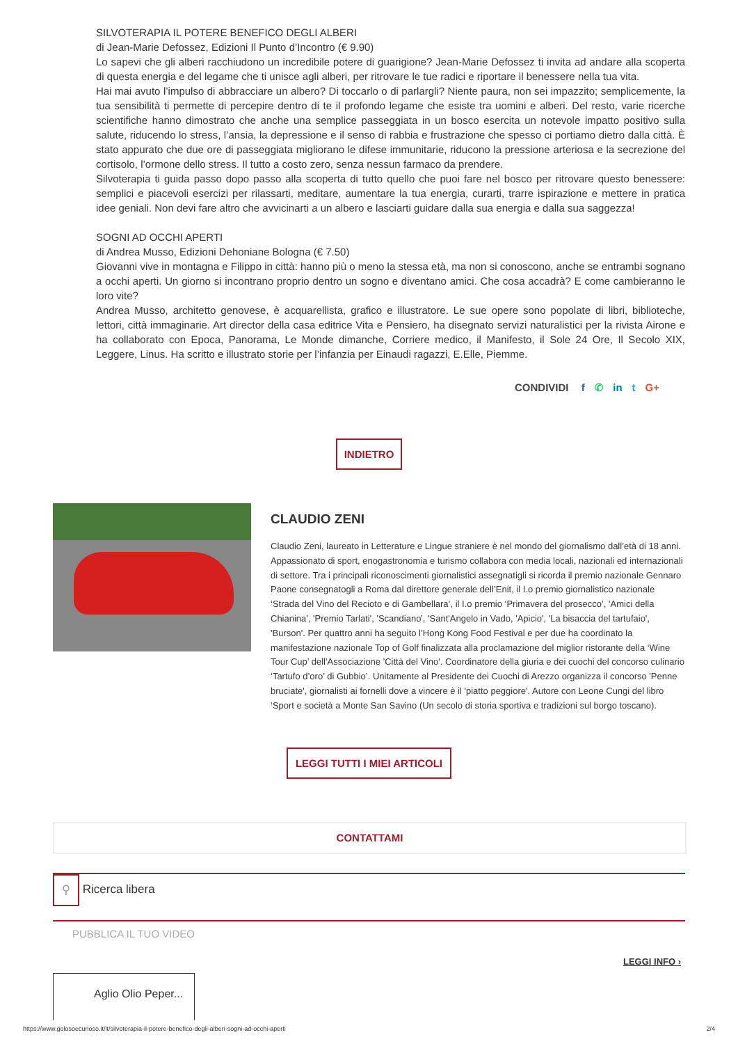SILVOTERAPIA IL POTERE BENEFICO DEGLI ALBERI
di Jean-Marie Defossez, Edizioni Il Punto d’Incontro (€ 9.90)
Lo sapevi che gli alberi racchiudono un incredibile potere di guarigione? Jean-Marie Defossez ti invita ad andare alla scoperta di questa energia e del legame che ti unisce agli alberi, per ritrovare le tue radici e riportare il benessere nella tua vita.
Hai mai avuto l’impulso di abbracciare un albero? Di toccarlo o di parlargli? Niente paura, non sei impazzito; semplicemente, la tua sensibilità ti permette di percepire dentro di te il profondo legame che esiste tra uomini e alberi. Del resto, varie ricerche scientifiche hanno dimostrato che anche una semplice passeggiata in un bosco esercita un notevole impatto positivo sulla salute, riducendo lo stress, l’ansia, la depressione e il senso di rabbia e frustrazione che spesso ci portiamo dietro dalla città. È stato appurato che due ore di passeggiata migliorano le difese immunitarie, riducono la pressione arteriosa e la secrezione del cortisolo, l’ormone dello stress. Il tutto a costo zero, senza nessun farmaco da prendere.
Silvoterapia ti guida passo dopo passo alla scoperta di tutto quello che puoi fare nel bosco per ritrovare questo benessere: semplici e piacevoli esercizi per rilassarti, meditare, aumentare la tua energia, curarti, trarre ispirazione e mettere in pratica idee geniali. Non devi fare altro che avvicinarti a un albero e lasciarti guidare dalla sua energia e dalla sua saggezza!
SOGNI AD OCCHI APERTI
di Andrea Musso, Edizioni Dehoniane Bologna (€ 7.50)
Giovanni vive in montagna e Filippo in città: hanno più o meno la stessa età, ma non si conoscono, anche se entrambi sognano a occhi aperti. Un giorno si incontrano proprio dentro un sogno e diventano amici. Che cosa accadrà? E come cambieranno le loro vite?
Andrea Musso, architetto genovese, è acquarellista, grafico e illustratore. Le sue opere sono popolate di libri, biblioteche, lettori, città immaginarie. Art director della casa editrice Vita e Pensiero, ha disegnato servizi naturalistici per la rivista Airone e ha collaborato con Epoca, Panorama, Le Monde dimanche, Corriere medico, il Manifesto, il Sole 24 Ore, Il Secolo XIX, Leggere, Linus. Ha scritto e illustrato storie per l’infanzia per Einaudi ragazzi, E.Elle, Piemme.
CONDIVIDI f ✆ in t G+
INDIETRO
CLAUDIO ZENI
Claudio Zeni, laureato in Letterature e Lingue straniere è nel mondo del giornalismo dall’età di 18 anni. Appassionato di sport, enogastronomia e turismo collabora con media locali, nazionali ed internazionali di settore. Tra i principali riconoscimenti giornalistici assegnatigli si ricorda il premio nazionale Gennaro Paone consegnatogli a Roma dal direttore generale dell’Enit, il I.o premio giornalistico nazionale ‘Strada del Vino del Recioto e di Gambellara’, il I.o premio ‘Primavera del prosecco’, 'Amici della Chianina', 'Premio Tarlati', 'Scandiano', 'Sant'Angelo in Vado, 'Apicio', 'La bisaccia del tartufaio', 'Burson'. Per quattro anni ha seguito l’Hong Kong Food Festival e per due ha coordinato la manifestazione nazionale Top of Golf finalizzata alla proclamazione del miglior ristorante della ‘Wine Tour Cup’ dell'Associazione 'Città del Vino'. Coordinatore della giuria e dei cuochi del concorso culinario ‘Tartufo d’oro’ di Gubbio’. Unitamente al Presidente dei Cuochi di Arezzo organizza il concorso 'Penne bruciate', giornalisti ai fornelli dove a vincere è il 'piatto peggiore'. Autore con Leone Cungi del libro ‘Sport e società a Monte San Savino (Un secolo di storia sportiva e tradizioni sul borgo toscano).
LEGGI TUTTI I MIEI ARTICOLI
CONTATTAMI
⚲ Ricerca libera
PUBBLICA IL TUO VIDEO
LEGGI INFO ›
Aglio Olio Peper...
https://www.golosoecurioso.it/it/silvoterapia-il-potere-benefico-degli-alberi-sogni-ad-occhi-aperti 2/4